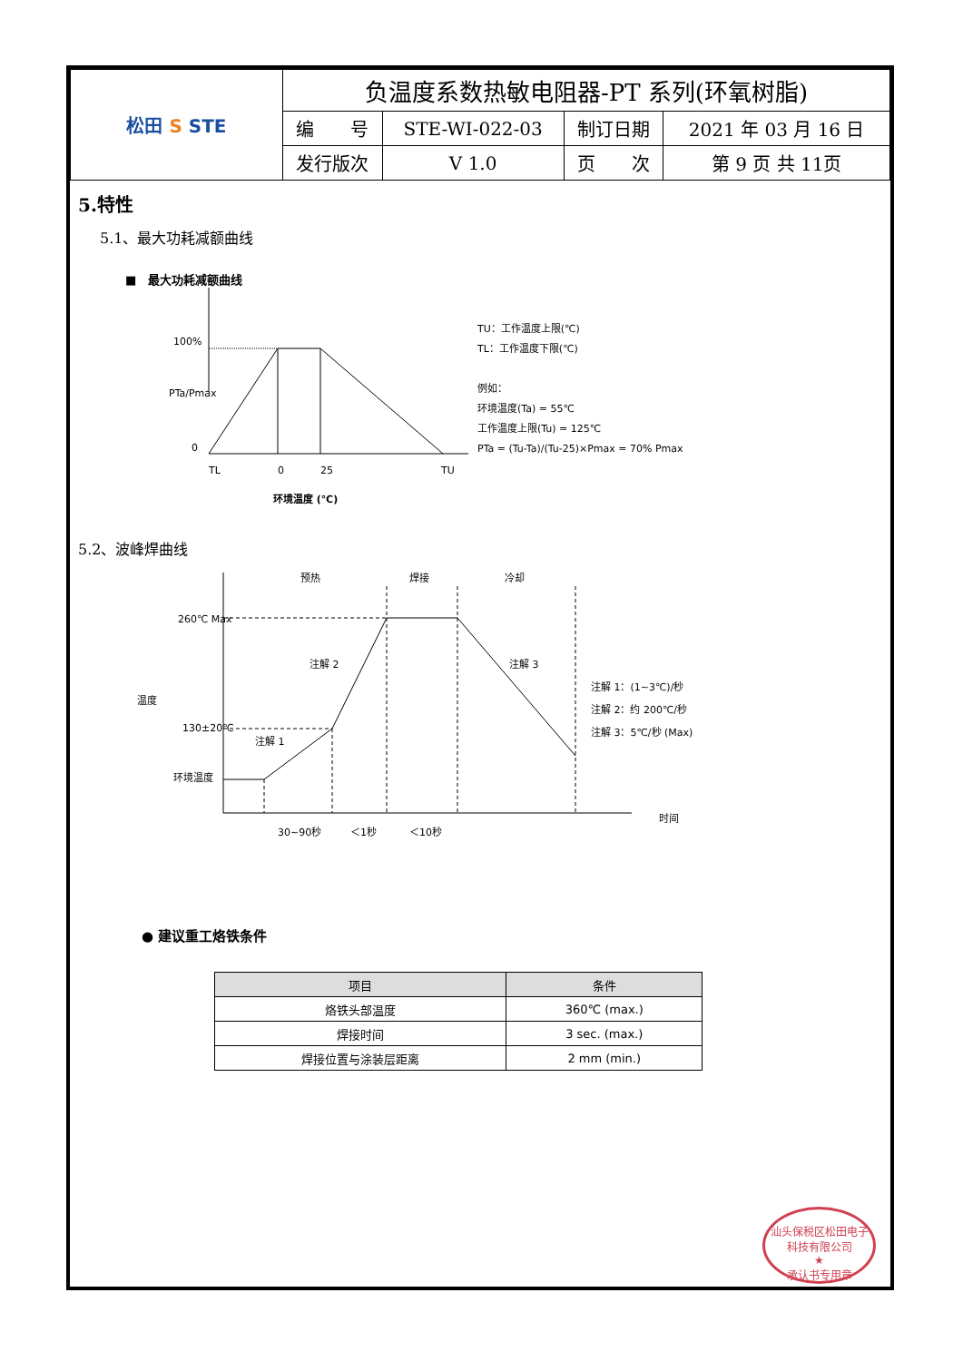| 松田 S STE | 负温度系数热敏电阻器-PT 系列(环氧树脂) | | | |
| | 编 号 | STE-WI-022-03 | 制订日期 | 2021 年 03 月 16 日 |
| | 发行版次 | V 1.0 | 页 次 | 第 9 页 共 11页 |
5.特性
5.1、最大功耗减额曲线
■　最大功耗减额曲线
100%
PTa/Pmax
0
TL
0
25
TU
环境温度 (℃)
TU：工作温度上限(℃)
TL：工作温度下限(℃)
例如：
环境温度(Ta) = 55℃
工作温度上限(Tu) = 125℃
PTa = (Tu-Ta)/(Tu-25)×Pmax = 70% Pmax
5.2、波峰焊曲线
260℃ Max
130±20℃
环境温度
温度
预热
焊接
冷却
注解 2
注解 1
注解 3
注解 1：(1~3℃)/秒
注解 2：约 200℃/秒
注解 3：5℃/秒 (Max)
30~90秒
＜1秒
＜10秒
时间
● 建议重工烙铁条件
| 项目 | 条件 |
| --- | --- |
| 烙铁头部温度 | 360℃ (max.) |
| 焊接时间 | 3 sec. (max.) |
| 焊接位置与涂装层距离 | 2 mm (min.) |
汕头保税区松田电子科技有限公司
★
承认书专用章